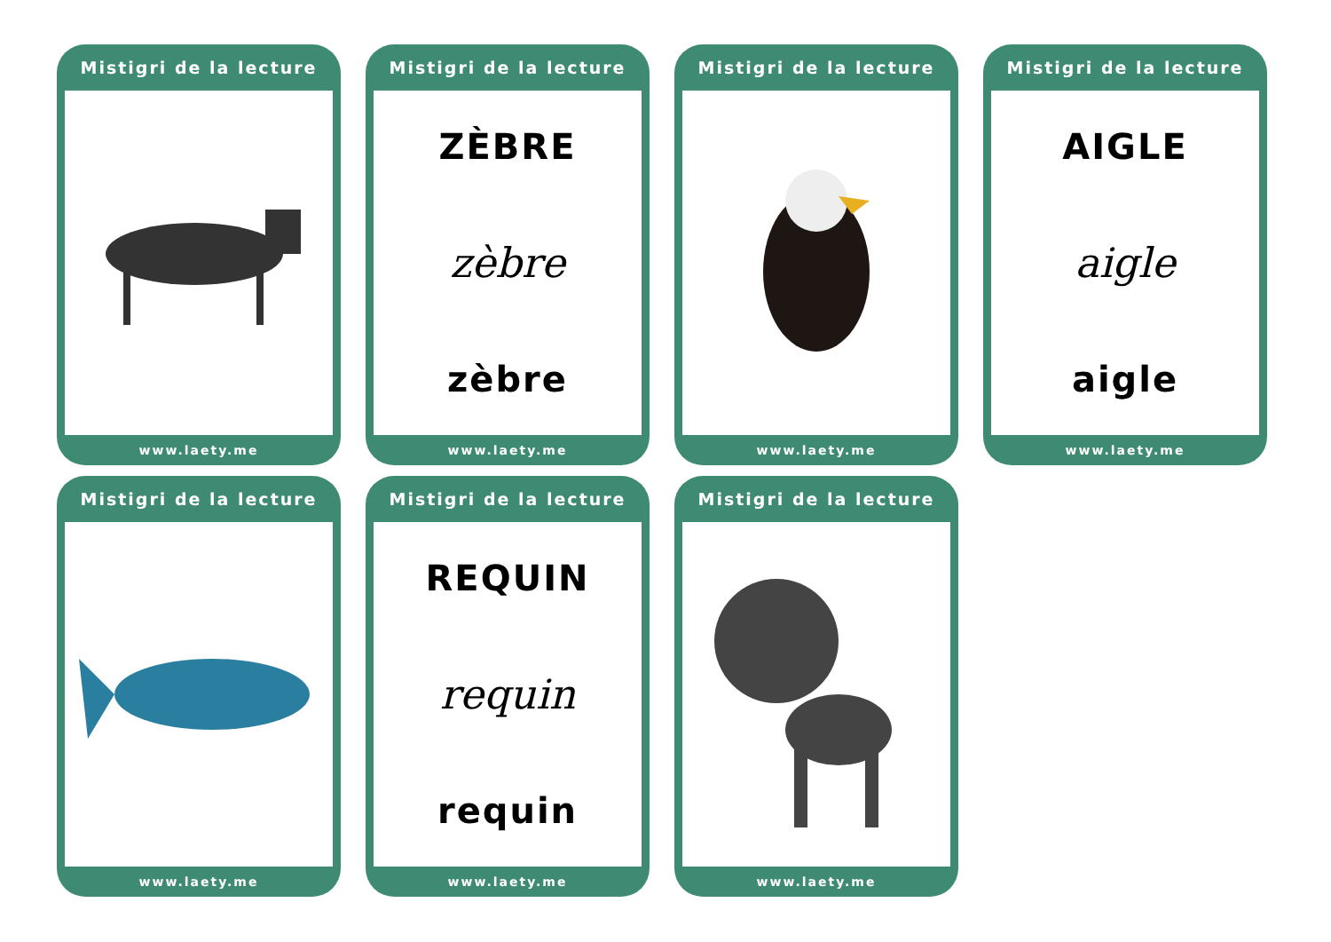Mistigri de la lecture
www.laety.me
Mistigri de la lecture
ZÈBRE
zèbre
zèbre
www.laety.me
Mistigri de la lecture
www.laety.me
Mistigri de la lecture
AIGLE
aigle
aigle
www.laety.me
Mistigri de la lecture
www.laety.me
Mistigri de la lecture
REQUIN
requin
requin
www.laety.me
Mistigri de la lecture
www.laety.me